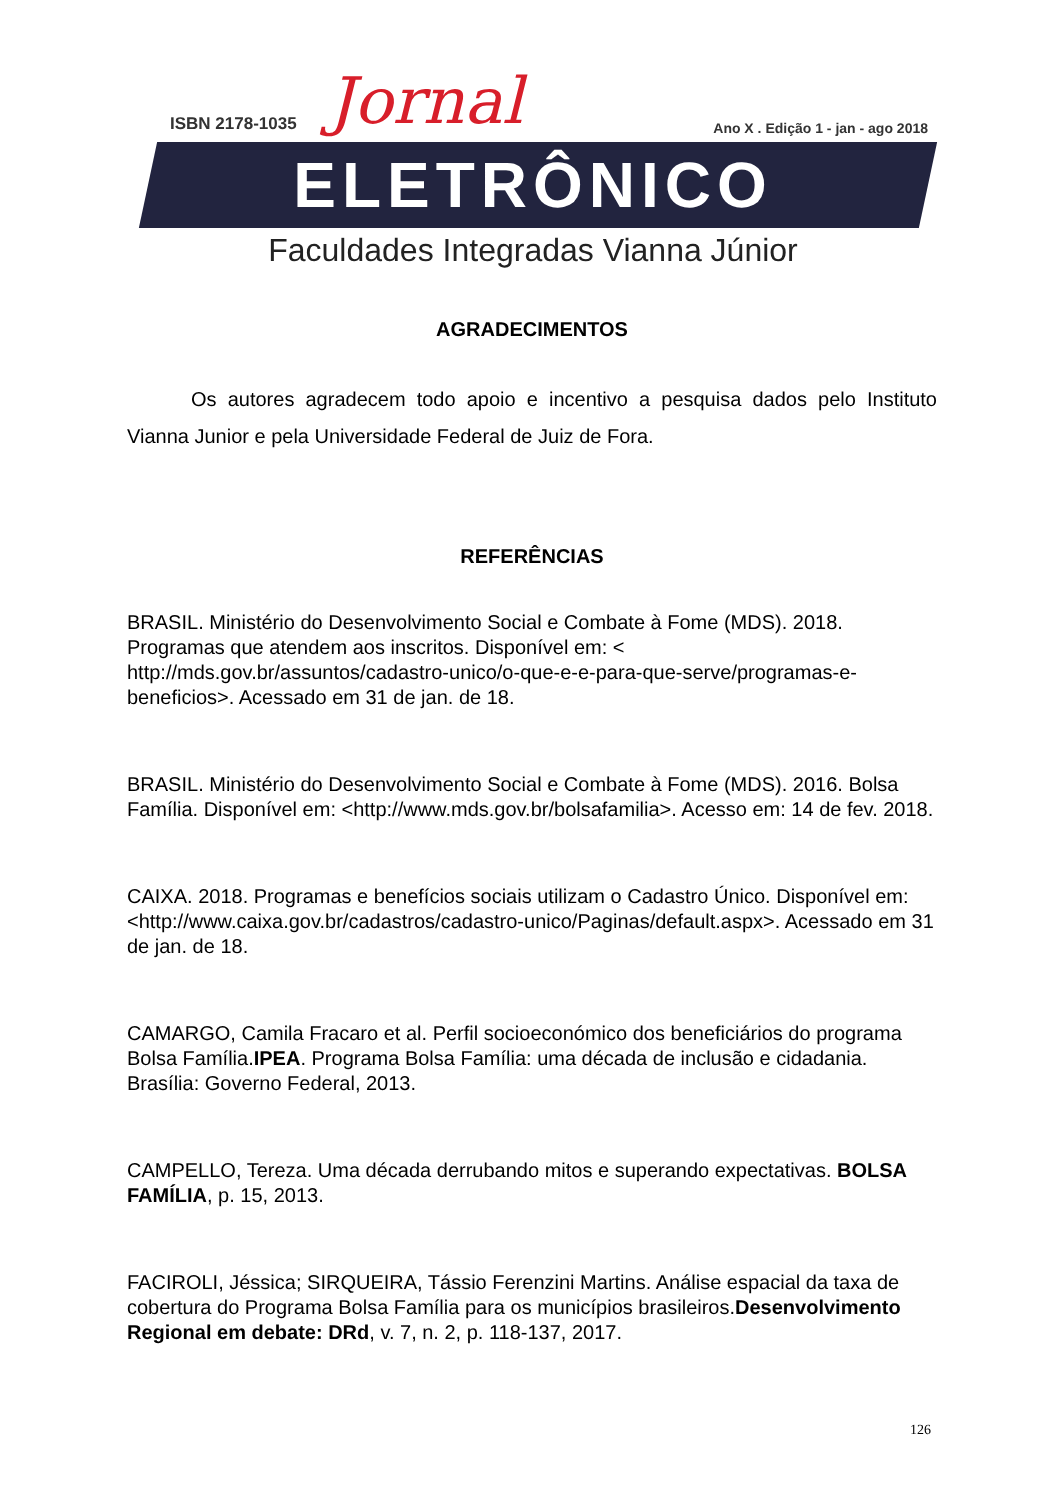ISBN 2178-1035 Jornal
Ano X . Edição 1 - jan - ago 2018
ELETRÔNICO
Faculdades Integradas Vianna Júnior
AGRADECIMENTOS
Os autores agradecem todo apoio e incentivo a pesquisa dados pelo Instituto Vianna Junior e pela Universidade Federal de Juiz de Fora.
REFERÊNCIAS
BRASIL. Ministério do Desenvolvimento Social e Combate à Fome (MDS). 2018. Programas que atendem aos inscritos. Disponível em: < http://mds.gov.br/assuntos/cadastro-unico/o-que-e-e-para-que-serve/programas-e-beneficios>. Acessado em 31 de jan. de 18.
BRASIL. Ministério do Desenvolvimento Social e Combate à Fome (MDS). 2016. Bolsa Família. Disponível em: <http://www.mds.gov.br/bolsafamilia>. Acesso em: 14 de fev. 2018.
CAIXA. 2018. Programas e benefícios sociais utilizam o Cadastro Único. Disponível em: <http://www.caixa.gov.br/cadastros/cadastro-unico/Paginas/default.aspx>. Acessado em 31 de jan. de 18.
CAMARGO, Camila Fracaro et al. Perfil socioeconómico dos beneficiários do programa Bolsa Família.IPEA. Programa Bolsa Família: uma década de inclusão e cidadania. Brasília: Governo Federal, 2013.
CAMPELLO, Tereza. Uma década derrubando mitos e superando expectativas. BOLSA FAMÍLIA, p. 15, 2013.
FACIROLI, Jéssica; SIRQUEIRA, Tássio Ferenzini Martins. Análise espacial da taxa de cobertura do Programa Bolsa Família para os municípios brasileiros.Desenvolvimento Regional em debate: DRd, v. 7, n. 2, p. 118-137, 2017.
126